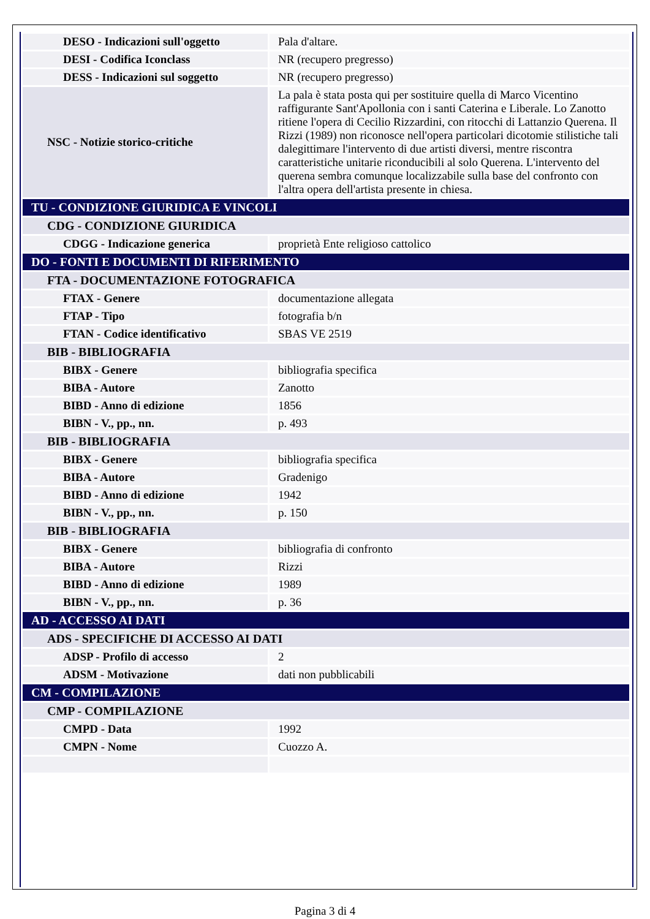| DESO - Indicazioni sull'oggetto | Pala d'altare. |
| DESI - Codifica Iconclass | NR (recupero pregresso) |
| DESS - Indicazioni sul soggetto | NR (recupero pregresso) |
| NSC - Notizie storico-critiche | La pala è stata posta qui per sostituire quella di Marco Vicentino raffigurante Sant'Apollonia con i santi Caterina e Liberale. Lo Zanotto ritiene l'opera di Cecilio Rizzardini, con ritocchi di Lattanzio Querena. Il Rizzi (1989) non riconosce nell'opera particolari dicotomie stilistiche tali dalegittimare l'intervento di due artisti diversi, mentre riscontra caratteristiche unitarie riconducibili al solo Querena. L'intervento del querena sembra comunque localizzabile sulla base del confronto con l'altra opera dell'artista presente in chiesa. |
| TU - CONDIZIONE GIURIDICA E VINCOLI | |
| CDG - CONDIZIONE GIURIDICA | |
| CDGG - Indicazione generica | proprietà Ente religioso cattolico |
| DO - FONTI E DOCUMENTI DI RIFERIMENTO | |
| FTA - DOCUMENTAZIONE FOTOGRAFICA | |
| FTAX - Genere | documentazione allegata |
| FTAP - Tipo | fotografia b/n |
| FTAN - Codice identificativo | SBAS VE 2519 |
| BIB - BIBLIOGRAFIA | |
| BIBX - Genere | bibliografia specifica |
| BIBA - Autore | Zanotto |
| BIBD - Anno di edizione | 1856 |
| BIBN - V., pp., nn. | p. 493 |
| BIB - BIBLIOGRAFIA | |
| BIBX - Genere | bibliografia specifica |
| BIBA - Autore | Gradenigo |
| BIBD - Anno di edizione | 1942 |
| BIBN - V., pp., nn. | p. 150 |
| BIB - BIBLIOGRAFIA | |
| BIBX - Genere | bibliografia di confronto |
| BIBA - Autore | Rizzi |
| BIBD - Anno di edizione | 1989 |
| BIBN - V., pp., nn. | p. 36 |
| AD - ACCESSO AI DATI | |
| ADS - SPECIFICHE DI ACCESSO AI DATI | |
| ADSP - Profilo di accesso | 2 |
| ADSM - Motivazione | dati non pubblicabili |
| CM - COMPILAZIONE | |
| CMP - COMPILAZIONE | |
| CMPD - Data | 1992 |
| CMPN - Nome | Cuozzo A. |
Pagina 3 di 4